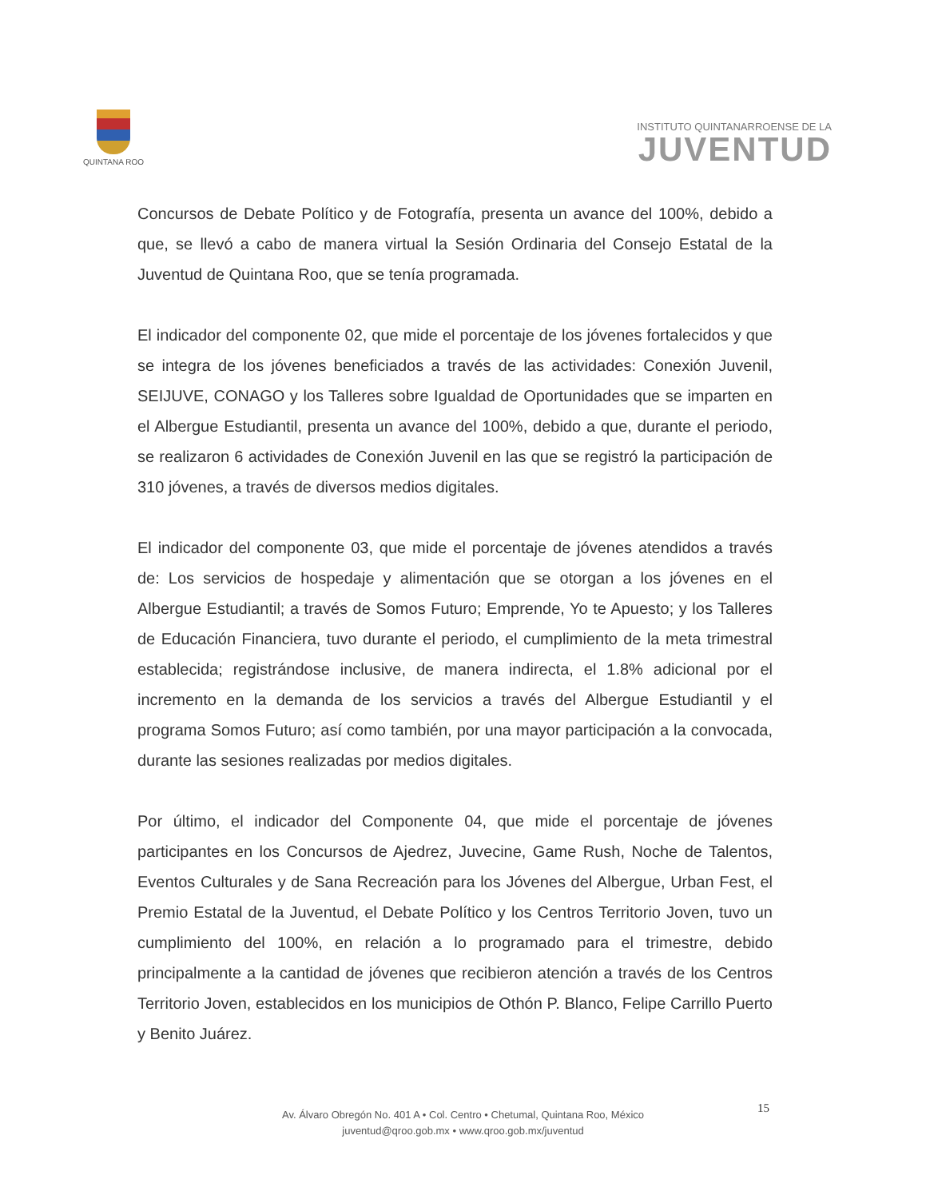QUINTANA ROO
INSTITUTO QUINTANARROENSE DE LA
JUVENTUD
Concursos de Debate Político y de Fotografía, presenta un avance del 100%, debido a que, se llevó a cabo de manera virtual la Sesión Ordinaria del Consejo Estatal de la Juventud de Quintana Roo, que se tenía programada.
El indicador del componente 02, que mide el porcentaje de los jóvenes fortalecidos y que se integra de los jóvenes beneficiados a través de las actividades: Conexión Juvenil, SEIJUVE, CONAGO y los Talleres sobre Igualdad de Oportunidades que se imparten en el Albergue Estudiantil, presenta un avance del 100%, debido a que, durante el periodo, se realizaron 6 actividades de Conexión Juvenil en las que se registró la participación de 310 jóvenes, a través de diversos medios digitales.
El indicador del componente 03, que mide el porcentaje de jóvenes atendidos a través de: Los servicios de hospedaje y alimentación que se otorgan a los jóvenes en el Albergue Estudiantil; a través de Somos Futuro; Emprende, Yo te Apuesto; y los Talleres de Educación Financiera, tuvo durante el periodo, el cumplimiento de la meta trimestral establecida; registrándose inclusive, de manera indirecta, el 1.8% adicional por el incremento en la demanda de los servicios a través del Albergue Estudiantil y el programa Somos Futuro; así como también, por una mayor participación a la convocada, durante las sesiones realizadas por medios digitales.
Por último, el indicador del Componente 04, que mide el porcentaje de jóvenes participantes en los Concursos de Ajedrez, Juvecine, Game Rush, Noche de Talentos, Eventos Culturales y de Sana Recreación para los Jóvenes del Albergue, Urban Fest, el Premio Estatal de la Juventud, el Debate Político y los Centros Territorio Joven, tuvo un cumplimiento del 100%, en relación a lo programado para el trimestre, debido principalmente a la cantidad de jóvenes que recibieron atención a través de los Centros Territorio Joven, establecidos en los municipios de Othón P. Blanco, Felipe Carrillo Puerto y Benito Juárez.
Av. Álvaro Obregón No. 401 A • Col. Centro • Chetumal, Quintana Roo, México
juventud@qroo.gob.mx • www.qroo.gob.mx/juventud
15